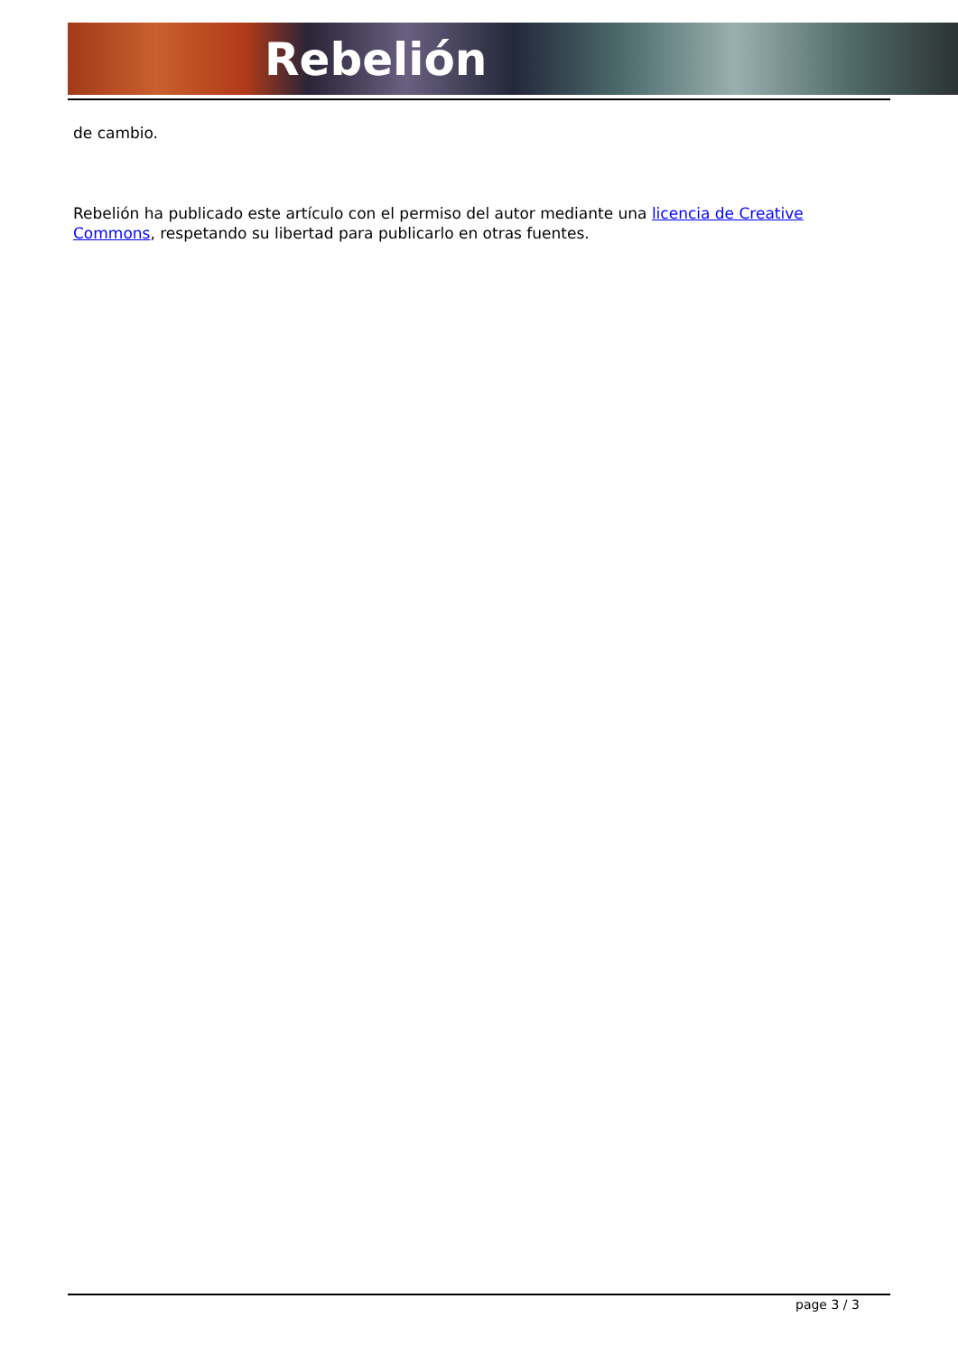Rebelión
de cambio.
Rebelión ha publicado este artículo con el permiso del autor mediante una licencia de Creative Commons, respetando su libertad para publicarlo en otras fuentes.
page 3 / 3